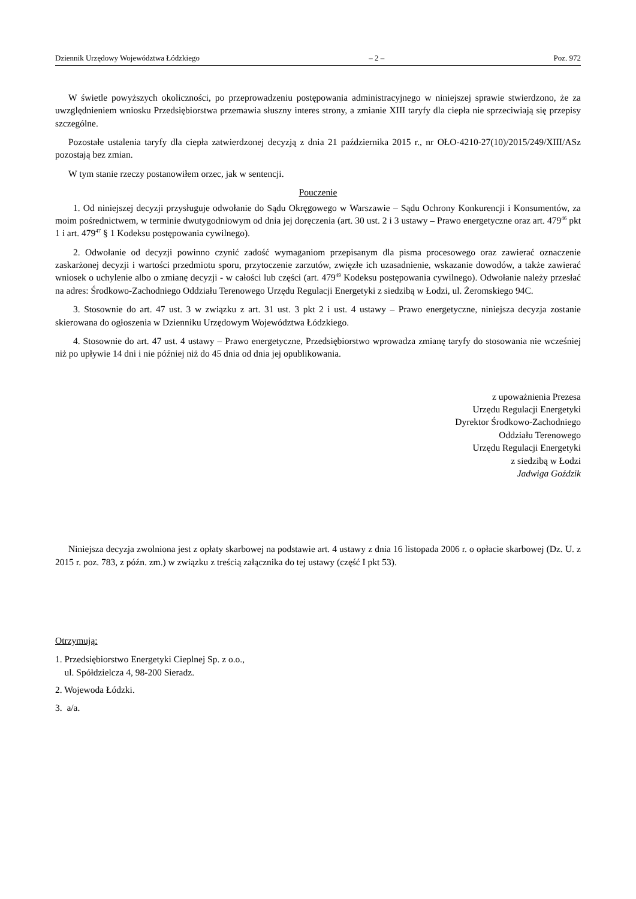Dziennik Urzędowy Województwa Łódzkiego – 2 – Poz. 972
W świetle powyższych okoliczności, po przeprowadzeniu postępowania administracyjnego w niniejszej sprawie stwierdzono, że za uwzględnieniem wniosku Przedsiębiorstwa przemawia słuszny interes strony, a zmianie XIII taryfy dla ciepła nie sprzeciwiają się przepisy szczególne.
Pozostałe ustalenia taryfy dla ciepła zatwierdzonej decyzją z dnia 21 października 2015 r., nr OŁO-4210-27(10)/2015/249/XIII/ASz pozostają bez zmian.
W tym stanie rzeczy postanowiłem orzec, jak w sentencji.
Pouczenie
1. Od niniejszej decyzji przysługuje odwołanie do Sądu Okręgowego w Warszawie – Sądu Ochrony Konkurencji i Konsumentów, za moim pośrednictwem, w terminie dwutygodniowym od dnia jej doręczenia (art. 30 ust. 2 i 3 ustawy – Prawo energetyczne oraz art. 479<sup>46</sup> pkt 1 i art. 479<sup>47</sup> § 1 Kodeksu postępowania cywilnego).
2. Odwołanie od decyzji powinno czynić zadość wymaganiom przepisanym dla pisma procesowego oraz zawierać oznaczenie zaskarżonej decyzji i wartości przedmiotu sporu, przytoczenie zarzutów, zwięzłe ich uzasadnienie, wskazanie dowodów, a także zawierać wniosek o uchylenie albo o zmianę decyzji - w całości lub części (art. 479<sup>49</sup> Kodeksu postępowania cywilnego). Odwołanie należy przesłać na adres: Środkowo-Zachodniego Oddziału Terenowego Urzędu Regulacji Energetyki z siedzibą w Łodzi, ul. Żeromskiego 94C.
3. Stosownie do art. 47 ust. 3 w związku z art. 31 ust. 3 pkt 2 i ust. 4 ustawy – Prawo energetyczne, niniejsza decyzja zostanie skierowana do ogłoszenia w Dzienniku Urzędowym Województwa Łódzkiego.
4. Stosownie do art. 47 ust. 4 ustawy – Prawo energetyczne, Przedsiębiorstwo wprowadza zmianę taryfy do stosowania nie wcześniej niż po upływie 14 dni i nie później niż do 45 dnia od dnia jej opublikowania.
z upoważnienia Prezesa
Urzędu Regulacji Energetyki
Dyrektor Środkowo-Zachodniego
Oddziału Terenowego
Urzędu Regulacji Energetyki
z siedzibą w Łodzi
Jadwiga Goździk
Niniejsza decyzja zwolniona jest z opłaty skarbowej na podstawie art. 4 ustawy z dnia 16 listopada 2006 r. o opłacie skarbowej (Dz. U. z 2015 r. poz. 783, z późn. zm.) w związku z treścią załącznika do tej ustawy (część I pkt 53).
Otrzymują:
1. Przedsiębiorstwo Energetyki Cieplnej Sp. z o.o.,
ul. Spółdzielcza 4, 98-200 Sieradz.
2. Wojewoda Łódzki.
3. a/a.